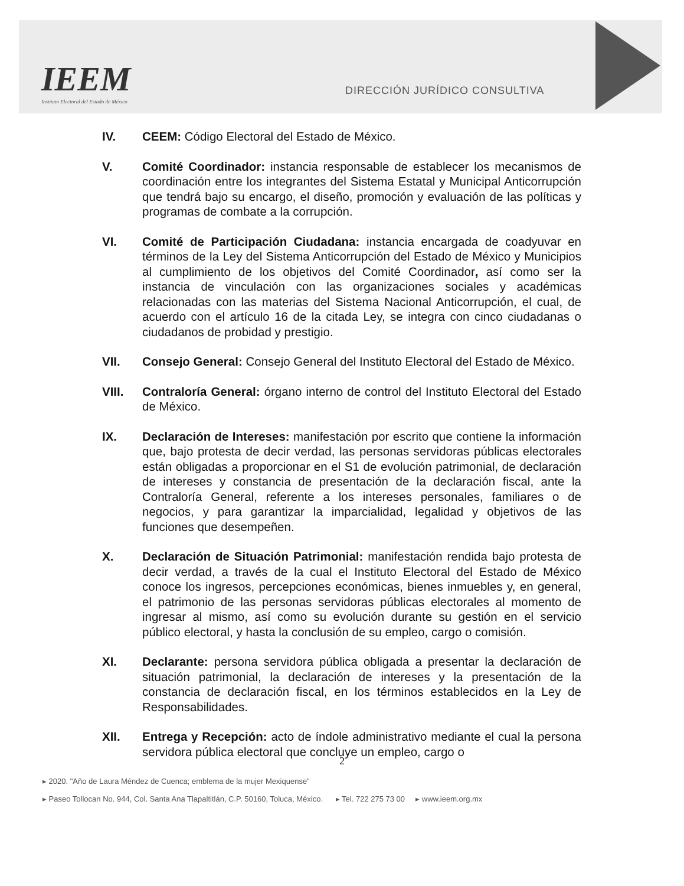IEEM
Instituto Electoral del Estado de México
DIRECCIÓN JURÍDICO CONSULTIVA
IV. CEEM: Código Electoral del Estado de México.
V. Comité Coordinador: instancia responsable de establecer los mecanismos de coordinación entre los integrantes del Sistema Estatal y Municipal Anticorrupción que tendrá bajo su encargo, el diseño, promoción y evaluación de las políticas y programas de combate a la corrupción.
VI. Comité de Participación Ciudadana: instancia encargada de coadyuvar en términos de la Ley del Sistema Anticorrupción del Estado de México y Municipios al cumplimiento de los objetivos del Comité Coordinador, así como ser la instancia de vinculación con las organizaciones sociales y académicas relacionadas con las materias del Sistema Nacional Anticorrupción, el cual, de acuerdo con el artículo 16 de la citada Ley, se integra con cinco ciudadanas o ciudadanos de probidad y prestigio.
VII. Consejo General: Consejo General del Instituto Electoral del Estado de México.
VIII. Contraloría General: órgano interno de control del Instituto Electoral del Estado de México.
IX. Declaración de Intereses: manifestación por escrito que contiene la información que, bajo protesta de decir verdad, las personas servidoras públicas electorales están obligadas a proporcionar en el S1 de evolución patrimonial, de declaración de intereses y constancia de presentación de la declaración fiscal, ante la Contraloría General, referente a los intereses personales, familiares o de negocios, y para garantizar la imparcialidad, legalidad y objetivos de las funciones que desempeñen.
X. Declaración de Situación Patrimonial: manifestación rendida bajo protesta de decir verdad, a través de la cual el Instituto Electoral del Estado de México conoce los ingresos, percepciones económicas, bienes inmuebles y, en general, el patrimonio de las personas servidoras públicas electorales al momento de ingresar al mismo, así como su evolución durante su gestión en el servicio público electoral, y hasta la conclusión de su empleo, cargo o comisión.
XI. Declarante: persona servidora pública obligada a presentar la declaración de situación patrimonial, la declaración de intereses y la presentación de la constancia de declaración fiscal, en los términos establecidos en la Ley de Responsabilidades.
XII. Entrega y Recepción: acto de índole administrativo mediante el cual la persona servidora pública electoral que concluye un empleo, cargo o
2
▸ 2020. "Año de Laura Méndez de Cuenca; emblema de la mujer Mexiquense"
▸ Paseo Tollocan No. 944, Col. Santa Ana Tlapaltitlán, C.P. 50160, Toluca, México. ▸ Tel. 722 275 73 00 ▸ www.ieem.org.mx